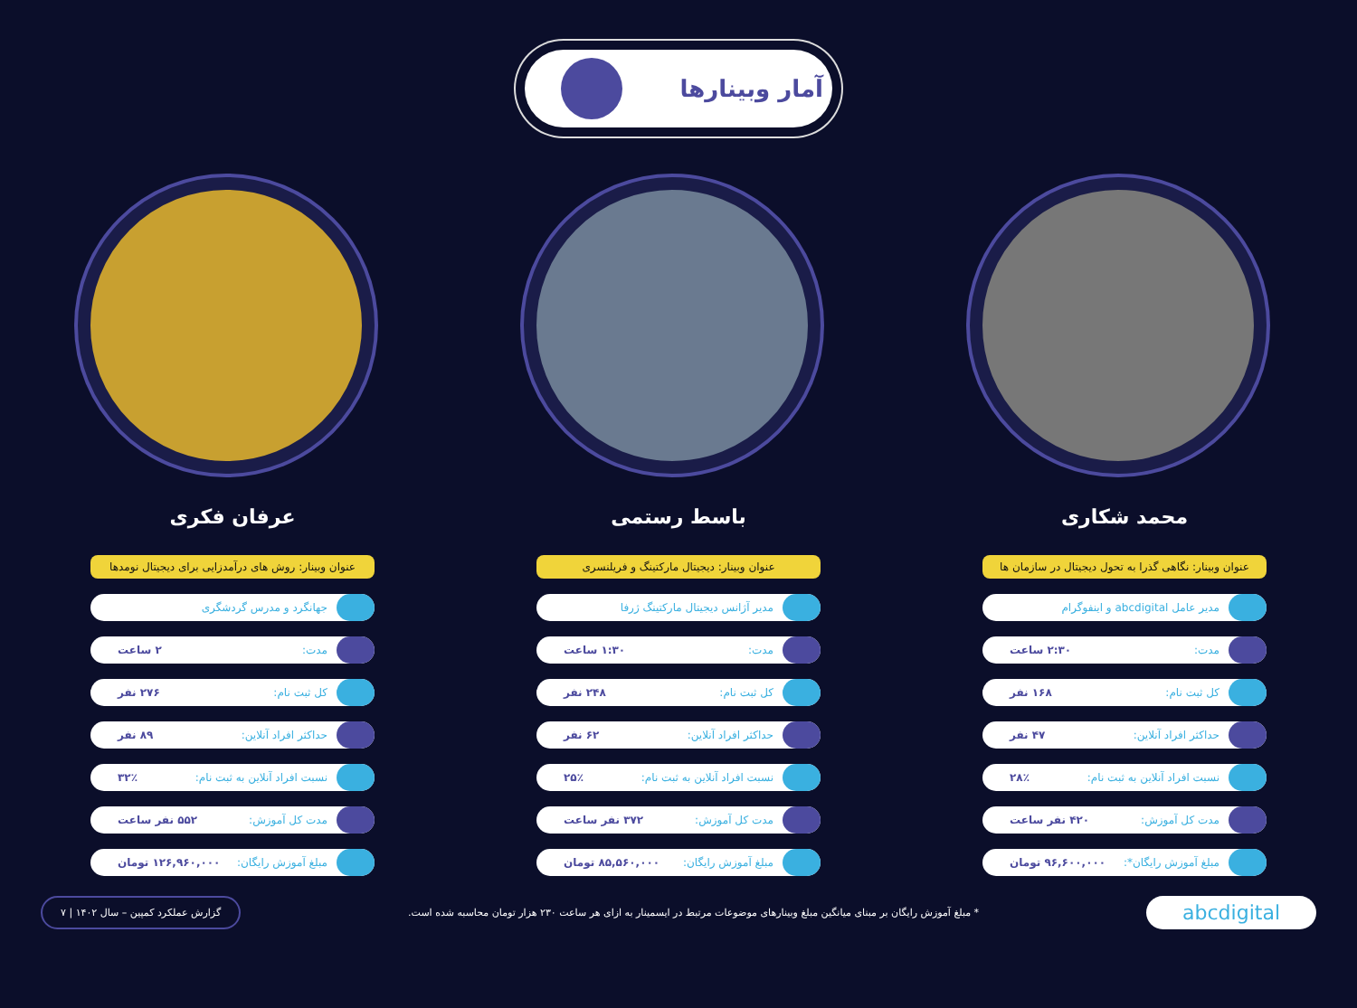آمار وبینارها
محمد شکاری
عنوان وبینار: نگاهی گذرا به تحول دیجیتال در سازمان ها
مدیر عامل abcdigital و اینفوگرام
مدت: ۲:۳۰ ساعت
کل ثبت نام: ۱۶۸ نفر
حداکثر افراد آنلاین: ۴۷ نفر
نسبت افراد آنلاین به ثبت نام: ۲۸٪
مدت کل آموزش: ۴۲۰ نفر ساعت
مبلغ آموزش رایگان*: ۹۶,۶۰۰,۰۰۰ تومان
باسط رستمی
عنوان وبینار: دیجیتال مارکتینگ و فریلنسری
مدیر آژانس دیجیتال مارکتینگ ژرفا
مدت: ۱:۳۰ ساعت
کل ثبت نام: ۲۴۸ نفر
حداکثر افراد آنلاین: ۶۲ نفر
نسبت افراد آنلاین به ثبت نام: ۲۵٪
مدت کل آموزش: ۳۷۲ نفر ساعت
مبلغ آموزش رایگان: ۸۵,۵۶۰,۰۰۰ تومان
عرفان فکری
عنوان وبینار: روش های درآمدزایی برای دیجیتال نومدها
جهانگرد و مدرس گردشگری
مدت: ۲ ساعت
کل ثبت نام: ۲۷۶ نفر
حداکثر افراد آنلاین: ۸۹ نفر
نسبت افراد آنلاین به ثبت نام: ۳۲٪
مدت کل آموزش: ۵۵۲ نفر ساعت
مبلغ آموزش رایگان: ۱۲۶,۹۶۰,۰۰۰ تومان
abcdigital * مبلغ آموزش رایگان بر مبنای میانگین مبلغ وبینارهای موضوعات مرتبط در ایسمینار به ازای هر ساعت ۲۳۰ هزار تومان محاسبه شده است. گزارش عملکرد کمپین – سال ۱۴۰۲ | ۷